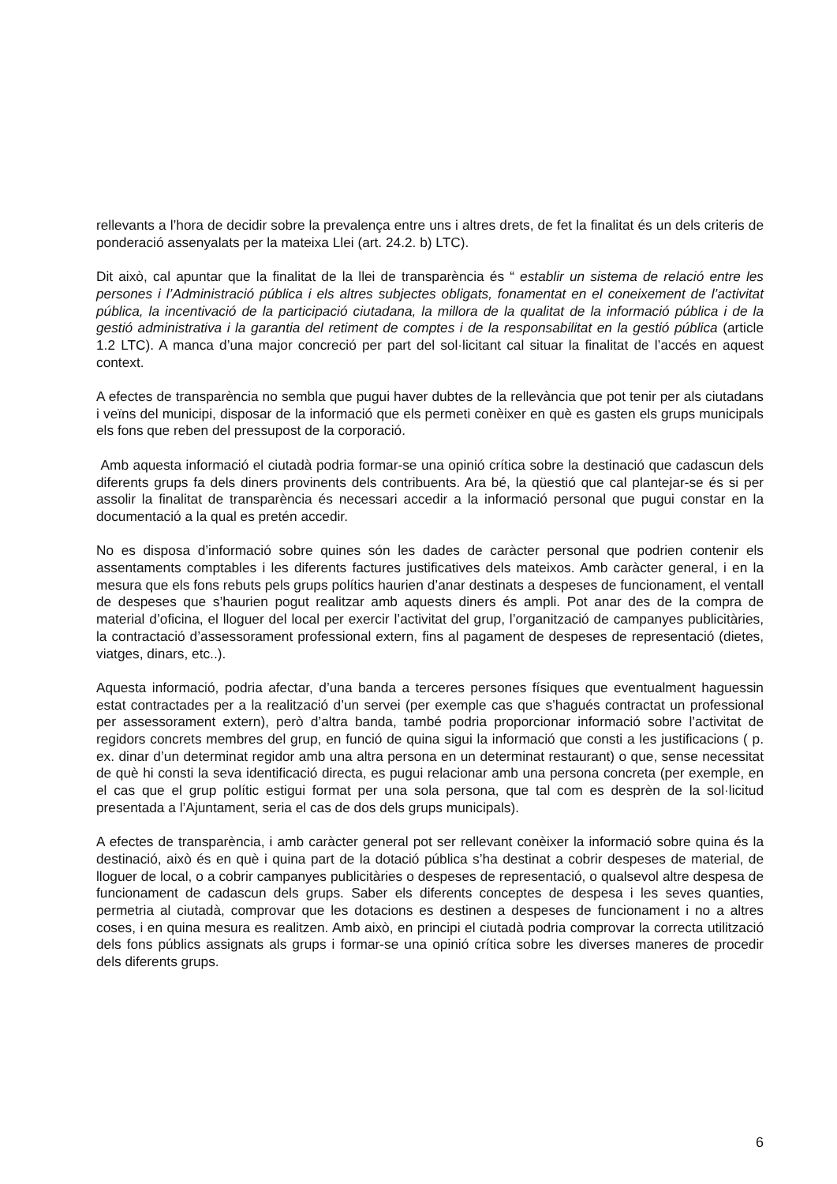rellevants a l’hora de decidir sobre la prevalença entre uns i altres drets, de fet la finalitat és un dels criteris de ponderació assenyalats per la mateixa Llei (art. 24.2. b) LTC).
Dit això, cal apuntar que la finalitat de la llei de transparència és “ establir un sistema de relació entre les persones i l’Administració pública i els altres subjectes obligats, fonamentat en el coneixement de l’activitat pública, la incentivació de la participació ciutadana, la millora de la qualitat de la informació pública i de la gestió administrativa i la garantia del retiment de comptes i de la responsabilitat en la gestió pública (article 1.2 LTC). A manca d’una major concreció per part del sol·licitant cal situar la finalitat de l’accés en aquest context.
A efectes de transparència no sembla que pugui haver dubtes de la rellevància que pot tenir per als ciutadans i veïns del municipi, disposar de la informació que els permeti conèixer en què es gasten els grups municipals els fons que reben del pressupost de la corporació.
Amb aquesta informació el ciutadà podria formar-se una opinió crítica sobre la destinació que cadascun dels diferents grups fa dels diners provinents dels contribuents. Ara bé, la qüestió que cal plantejar-se és si per assolir la finalitat de transparència és necessari accedir a la informació personal que pugui constar en la documentació a la qual es pretén accedir.
No es disposa d’informació sobre quines són les dades de caràcter personal que podrien contenir els assentaments comptables i les diferents factures justificatives dels mateixos. Amb caràcter general, i en la mesura que els fons rebuts pels grups polítics haurien d’anar destinats a despeses de funcionament, el ventall de despeses que s’haurien pogut realitzar amb aquests diners és ampli. Pot anar des de la compra de material d’oficina, el lloguer del local per exercir l’activitat del grup, l’organització de campanyes publicitàries, la contractació d’assessorament professional extern, fins al pagament de despeses de representació (dietes, viatges, dinars, etc..).
Aquesta informació, podria afectar, d’una banda a terceres persones físiques que eventualment haguessin estat contractades per a la realització d’un servei (per exemple cas que s’hagués contractat un professional per assessorament extern), però d’altra banda, també podria proporcionar informació sobre l’activitat de regidors concrets membres del grup, en funció de quina sigui la informació que consti a les justificacions ( p. ex. dinar d’un determinat regidor amb una altra persona en un determinat restaurant) o que, sense necessitat de què hi consti la seva identificació directa, es pugui relacionar amb una persona concreta (per exemple, en el cas que el grup polític estigui format per una sola persona, que tal com es desprèn de la sol·licitud presentada a l’Ajuntament, seria el cas de dos dels grups municipals).
A efectes de transparència, i amb caràcter general pot ser rellevant conèixer la informació sobre quina és la destinació, això és en què i quina part de la dotació pública s’ha destinat a cobrir despeses de material, de lloguer de local, o a cobrir campanyes publicitàries o despeses de representació, o qualsevol altre despesa de funcionament de cadascun dels grups. Saber els diferents conceptes de despesa i les seves quanties, permetria al ciutadà, comprovar que les dotacions es destinen a despeses de funcionament i no a altres coses, i en quina mesura es realitzen. Amb això, en principi el ciutadà podria comprovar la correcta utilització dels fons públics assignats als grups i formar-se una opinió crítica sobre les diverses maneres de procedir dels diferents grups.
6